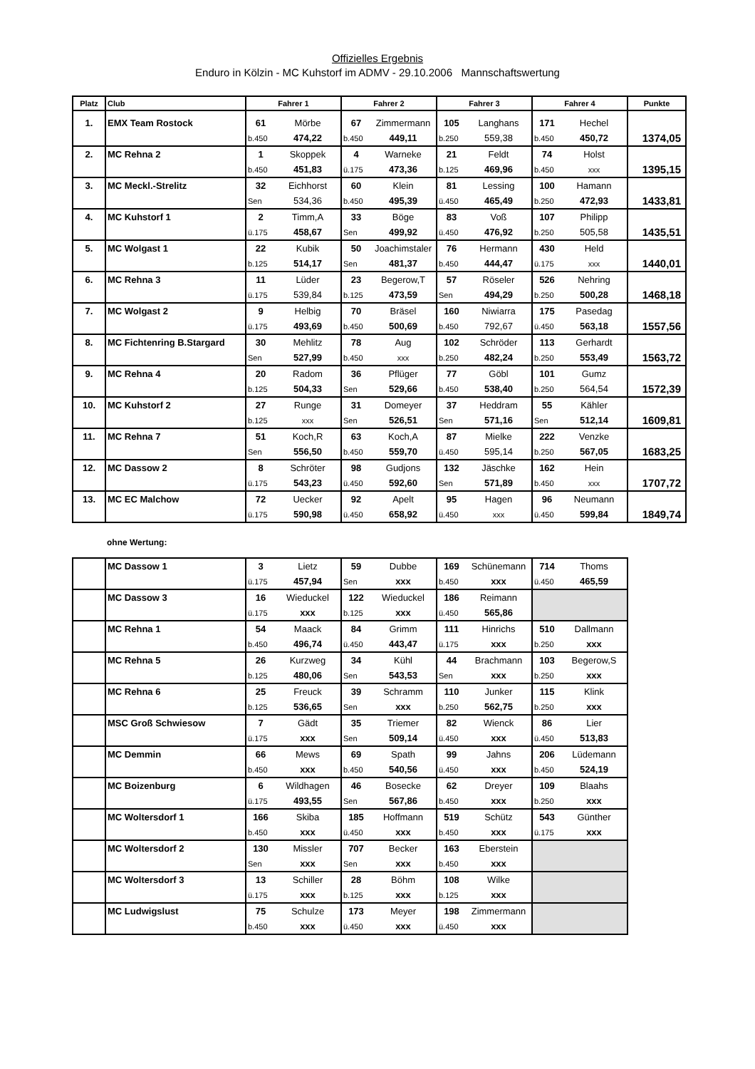Offizielles Ergebnis
Enduro in Kölzin - MC Kuhstorf im ADMV - 29.10.2006 Mannschaftswertung
| Platz | Club | Fahrer 1 | | Fahrer 2 | | Fahrer 3 | | Fahrer 4 | | Punkte |
| --- | --- | --- | --- | --- | --- | --- | --- | --- | --- | --- |
| 1. | EMX Team Rostock | 61 | Mörbe | 67 | Zimmermann | 105 | Langhans | 171 | Hechel | |
| | | b.450 | 474,22 | b.450 | 449,11 | b.250 | 559,38 | b.450 | 450,72 | 1374,05 |
| 2. | MC Rehna 2 | 1 | Skoppek | 4 | Warneke | 21 | Feldt | 74 | Holst | |
| | | b.450 | 451,83 | ü.175 | 473,36 | b.125 | 469,96 | b.450 | xxx | 1395,15 |
| 3. | MC Meckl.-Strelitz | 32 | Eichhorst | 60 | Klein | 81 | Lessing | 100 | Hamann | |
| | | Sen | 534,36 | b.450 | 495,39 | ü.450 | 465,49 | b.250 | 472,93 | 1433,81 |
| 4. | MC Kuhstorf 1 | 2 | Timm,A | 33 | Böge | 83 | Voß | 107 | Philipp | |
| | | ü.175 | 458,67 | Sen | 499,92 | ü.450 | 476,92 | b.250 | 505,58 | 1435,51 |
| 5. | MC Wolgast 1 | 22 | Kubik | 50 | Joachimstaler | 76 | Hermann | 430 | Held | |
| | | b.125 | 514,17 | Sen | 481,37 | b.450 | 444,47 | ü.175 | xxx | 1440,01 |
| 6. | MC Rehna 3 | 11 | Lüder | 23 | Begerow,T | 57 | Röseler | 526 | Nehring | |
| | | ü.175 | 539,84 | b.125 | 473,59 | Sen | 494,29 | b.250 | 500,28 | 1468,18 |
| 7. | MC Wolgast 2 | 9 | Helbig | 70 | Bräsel | 160 | Niwiarra | 175 | Pasedag | |
| | | ü.175 | 493,69 | b.450 | 500,69 | b.450 | 792,67 | ü.450 | 563,18 | 1557,56 |
| 8. | MC Fichtenring B.Stargard | 30 | Mehlitz | 78 | Aug | 102 | Schröder | 113 | Gerhardt | |
| | | Sen | 527,99 | b.450 | xxx | b.250 | 482,24 | b.250 | 553,49 | 1563,72 |
| 9. | MC Rehna 4 | 20 | Radom | 36 | Pflüger | 77 | Göbl | 101 | Gumz | |
| | | b.125 | 504,33 | Sen | 529,66 | b.450 | 538,40 | b.250 | 564,54 | 1572,39 |
| 10. | MC Kuhstorf 2 | 27 | Runge | 31 | Domeyer | 37 | Heddram | 55 | Kähler | |
| | | b.125 | xxx | Sen | 526,51 | Sen | 571,16 | Sen | 512,14 | 1609,81 |
| 11. | MC Rehna 7 | 51 | Koch,R | 63 | Koch,A | 87 | Mielke | 222 | Venzke | |
| | | Sen | 556,50 | b.450 | 559,70 | ü.450 | 595,14 | b.250 | 567,05 | 1683,25 |
| 12. | MC Dassow 2 | 8 | Schröter | 98 | Gudjons | 132 | Jäschke | 162 | Hein | |
| | | ü.175 | 543,23 | ü.450 | 592,60 | Sen | 571,89 | b.450 | xxx | 1707,72 |
| 13. | MC EC Malchow | 72 | Uecker | 92 | Apelt | 95 | Hagen | 96 | Neumann | |
| | | ü.175 | 590,98 | ü.450 | 658,92 | ü.450 | xxx | ü.450 | 599,84 | 1849,74 |
ohne Wertung:
| | MC Dassow 1 | 3 | Lietz | 59 | Dubbe | 169 | Schünemann | 714 | Thoms |
| | | ü.175 | 457,94 | Sen | xxx | b.450 | xxx | ü.450 | 465,59 |
| | MC Dassow 3 | 16 | Wieduckel | 122 | Wieduckel | 186 | Reimann | | |
| | | ü.175 | xxx | b.125 | xxx | ü.450 | 565,86 | | |
| | MC Rehna 1 | 54 | Maack | 84 | Grimm | 111 | Hinrichs | 510 | Dallmann |
| | | b.450 | 496,74 | ü.450 | 443,47 | ü.175 | xxx | b.250 | xxx |
| | MC Rehna 5 | 26 | Kurzweg | 34 | Kühl | 44 | Brachmann | 103 | Begerow,S |
| | | b.125 | 480,06 | Sen | 543,53 | Sen | xxx | b.250 | xxx |
| | MC Rehna 6 | 25 | Freuck | 39 | Schramm | 110 | Junker | 115 | Klink |
| | | b.125 | 536,65 | Sen | xxx | b.250 | 562,75 | b.250 | xxx |
| | MSC Groß Schwiesow | 7 | Gädt | 35 | Triemer | 82 | Wienck | 86 | Lier |
| | | ü.175 | xxx | Sen | 509,14 | ü.450 | xxx | ü.450 | 513,83 |
| | MC Demmin | 66 | Mews | 69 | Spath | 99 | Jahns | 206 | Lüdemann |
| | | b.450 | xxx | b.450 | 540,56 | ü.450 | xxx | b.450 | 524,19 |
| | MC Boizenburg | 6 | Wildhagen | 46 | Bosecke | 62 | Dreyer | 109 | Blaahs |
| | | ü.175 | 493,55 | Sen | 567,86 | b.450 | xxx | b.250 | xxx |
| | MC Woltersdorf 1 | 166 | Skiba | 185 | Hoffmann | 519 | Schütz | 543 | Günther |
| | | b.450 | xxx | ü.450 | xxx | b.450 | xxx | ü.175 | xxx |
| | MC Woltersdorf 2 | 130 | Missler | 707 | Becker | 163 | Eberstein | | |
| | | Sen | xxx | Sen | xxx | b.450 | xxx | | |
| | MC Woltersdorf 3 | 13 | Schiller | 28 | Böhm | 108 | Wilke | | |
| | | ü.175 | xxx | b.125 | xxx | b.125 | xxx | | |
| | MC Ludwigslust | 75 | Schulze | 173 | Meyer | 198 | Zimmermann | | |
| | | b.450 | xxx | ü.450 | xxx | ü.450 | xxx | | |